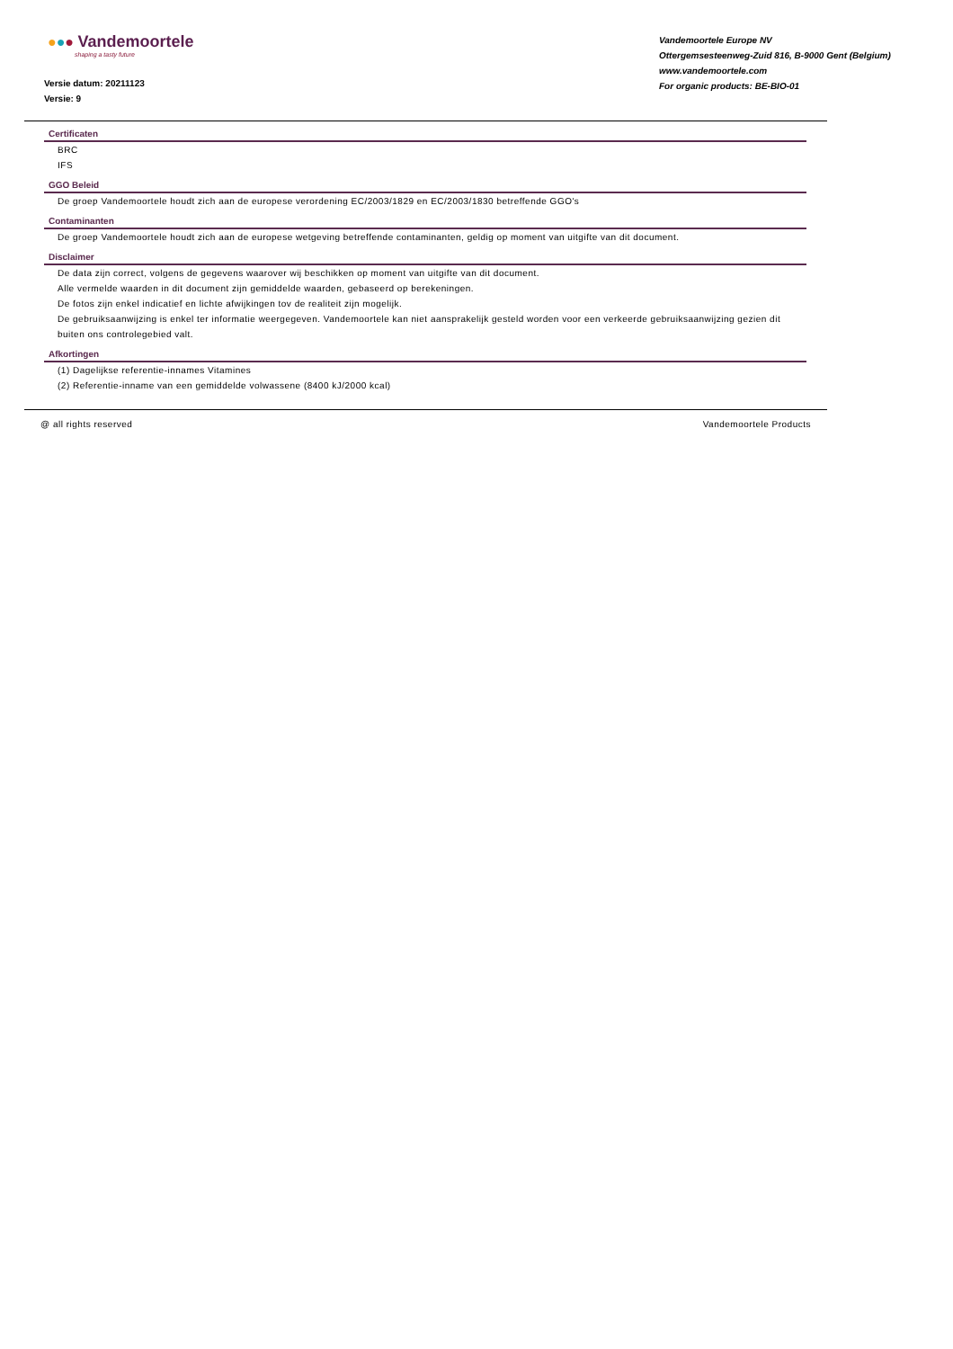●●● Vandemoortele
shaping a tasty future
Versie datum: 20211123
Versie: 9
Vandemoortele Europe NV
Ottergemsesteenweg-Zuid 816, B-9000 Gent (Belgium)
www.vandemoortele.com
For organic products: BE-BIO-01
Certificaten
BRC
IFS
GGO Beleid
De groep Vandemoortele houdt zich aan de europese verordening EC/2003/1829 en EC/2003/1830 betreffende GGO's
Contaminanten
De groep Vandemoortele houdt zich aan de europese wetgeving betreffende contaminanten, geldig op moment van uitgifte van dit document.
Disclaimer
De data zijn correct, volgens de gegevens waarover wij beschikken op moment van uitgifte van dit document.
Alle vermelde waarden in dit document zijn gemiddelde waarden, gebaseerd op berekeningen.
De fotos zijn enkel indicatief en lichte afwijkingen tov de realiteit zijn mogelijk.
De gebruiksaanwijzing is enkel ter informatie weergegeven. Vandemoortele kan niet aansprakelijk gesteld worden voor een verkeerde gebruiksaanwijzing gezien dit buiten ons controlegebied valt.
Afkortingen
(1) Dagelijkse referentie-innames Vitamines
(2) Referentie-inname van een gemiddelde volwassene (8400 kJ/2000 kcal)
@ all rights reserved Vandemoortele Products